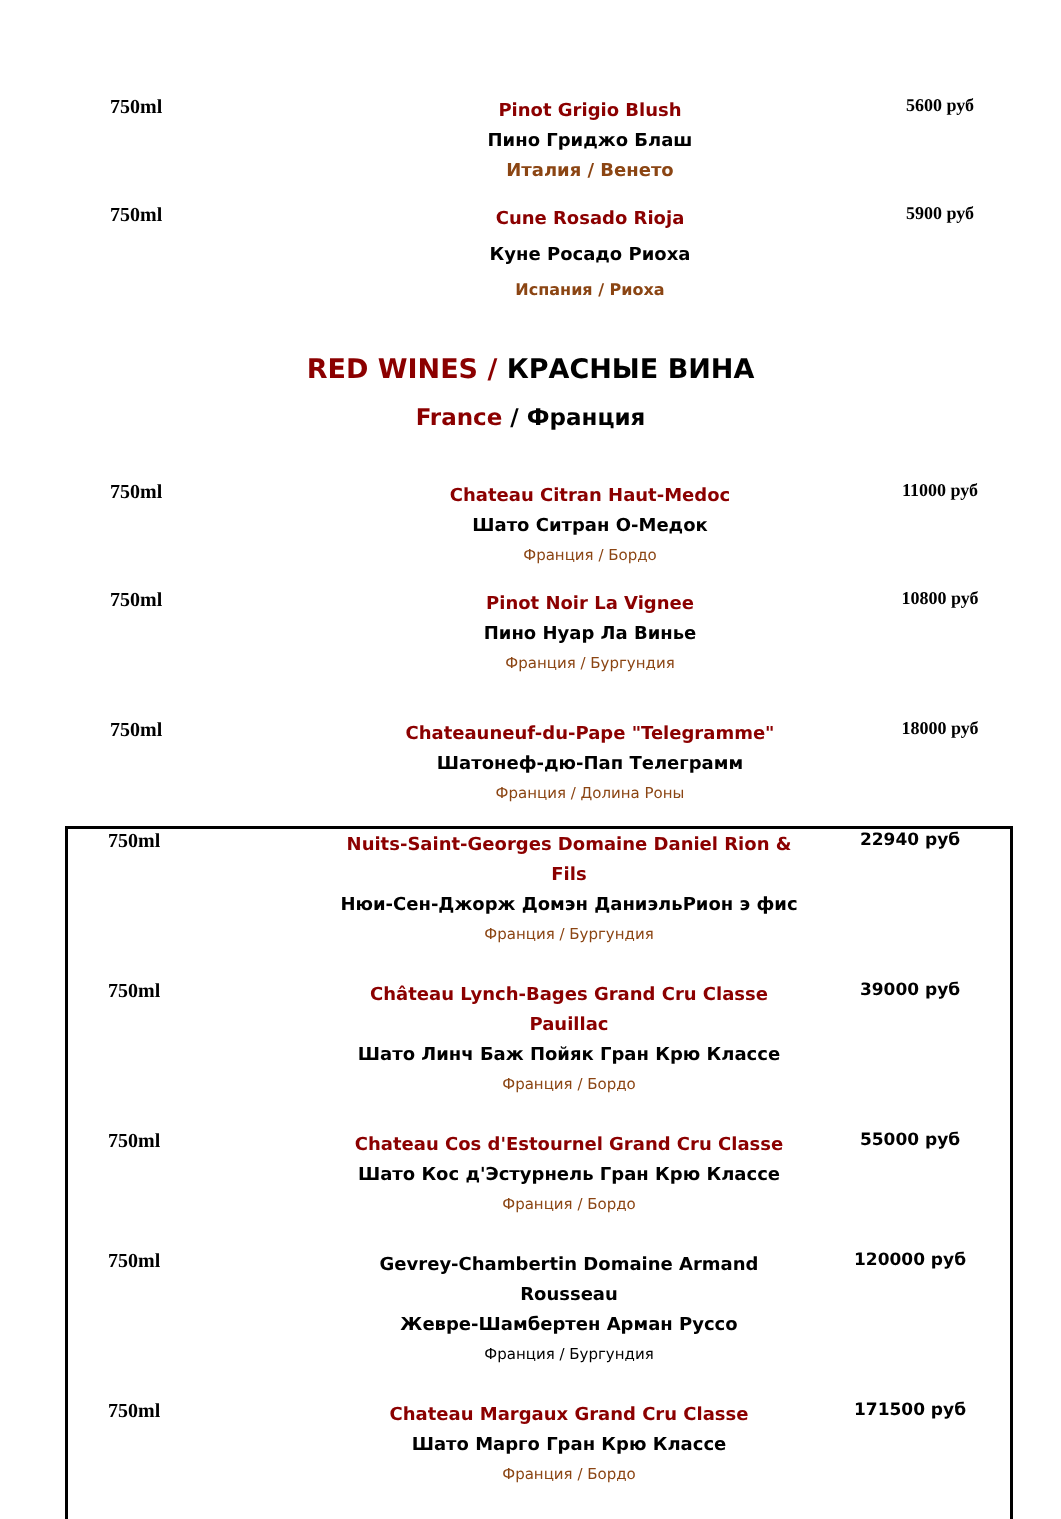| 750ml | Pinot Grigio Blush Пино Гриджо Блаш Италия / Венето | 5600 руб |
| 750ml | Cune Rosado Rioja Куне Росадо Риоха Испания / Риоха | 5900 руб |
RED WINES / КРАСНЫЕ ВИНА
France / Франция
| 750ml | Chateau Citran Haut-Medoc Шато Ситран О-Медок Франция / Бордо | 11000 руб |
| 750ml | Pinot Noir La Vignee Пино Нуар Ла Винье Франция / Бургундия | 10800 руб |
| 750ml | Chateauneuf-du-Pape "Telegramme" Шатонеф-дю-Пап Телеграмм Франция / Долина Роны | 18000 руб |
| 750ml | Nuits-Saint-Georges Domaine Daniel Rion & Fils Нюи-Сен-Джорж Домэн ДаниэльРион э фис Франция / Бургундия | 22940 руб |
| 750ml | Château Lynch-Bages Grand Cru Classe Pauillac Шато Линч Баж Пойяк Гран Крю Классе Франция / Бордо | 39000 руб |
| 750ml | Chateau Cos d'Estournel Grand Cru Classe Шато Кос д'Эстурнель Гран Крю Классе Франция / Бордо | 55000 руб |
| 750ml | Gevrey-Chambertin Domaine Armand Rousseau Жевре-Шамбертен Арман Руссо Франция / Бургундия | 120000 руб |
| 750ml | Chateau Margaux Grand Cru Classe Шато Марго Гран Крю Классе Франция / Бордо | 171500 руб |